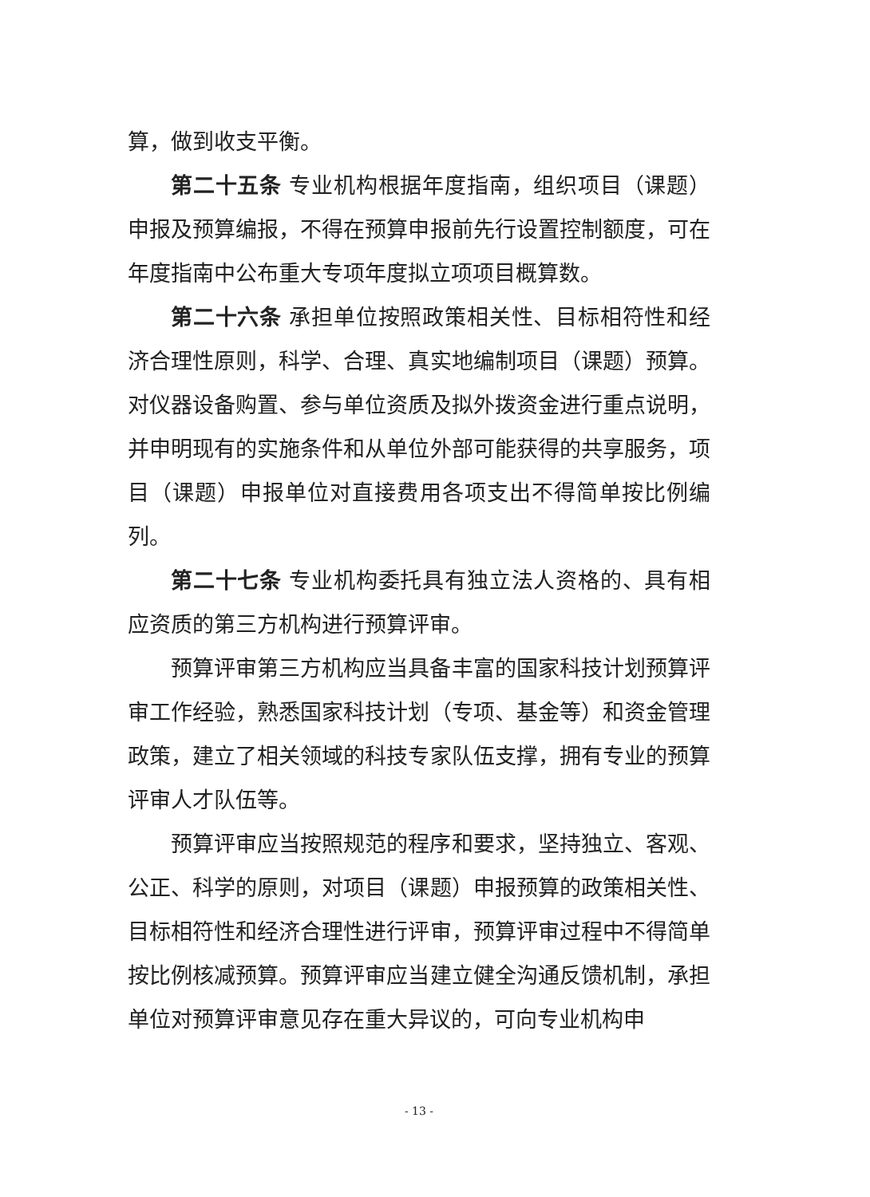算，做到收支平衡。
第二十五条 专业机构根据年度指南，组织项目（课题）申报及预算编报，不得在预算申报前先行设置控制额度，可在年度指南中公布重大专项年度拟立项项目概算数。
第二十六条 承担单位按照政策相关性、目标相符性和经济合理性原则，科学、合理、真实地编制项目（课题）预算。对仪器设备购置、参与单位资质及拟外拨资金进行重点说明，并申明现有的实施条件和从单位外部可能获得的共享服务，项目（课题）申报单位对直接费用各项支出不得简单按比例编列。
第二十七条 专业机构委托具有独立法人资格的、具有相应资质的第三方机构进行预算评审。
预算评审第三方机构应当具备丰富的国家科技计划预算评审工作经验，熟悉国家科技计划（专项、基金等）和资金管理政策，建立了相关领域的科技专家队伍支撑，拥有专业的预算评审人才队伍等。
预算评审应当按照规范的程序和要求，坚持独立、客观、公正、科学的原则，对项目（课题）申报预算的政策相关性、目标相符性和经济合理性进行评审，预算评审过程中不得简单按比例核减预算。预算评审应当建立健全沟通反馈机制，承担单位对预算评审意见存在重大异议的，可向专业机构申
- 13 -